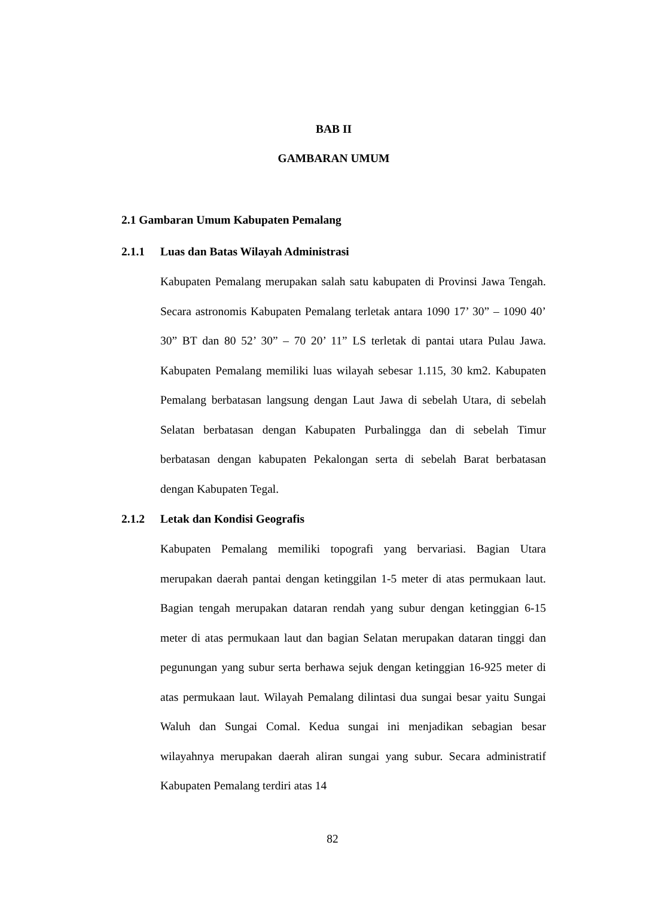BAB II
GAMBARAN UMUM
2.1 Gambaran Umum Kabupaten Pemalang
2.1.1 Luas dan Batas Wilayah Administrasi
Kabupaten Pemalang merupakan salah satu kabupaten di Provinsi Jawa Tengah. Secara astronomis Kabupaten Pemalang terletak antara 1090 17’ 30” – 1090 40’ 30” BT dan 80 52’ 30” – 70 20’ 11” LS terletak di pantai utara Pulau Jawa. Kabupaten Pemalang memiliki luas wilayah sebesar 1.115, 30 km2. Kabupaten Pemalang berbatasan langsung dengan Laut Jawa di sebelah Utara, di sebelah Selatan berbatasan dengan Kabupaten Purbalingga dan di sebelah Timur berbatasan dengan kabupaten Pekalongan serta di sebelah Barat berbatasan dengan Kabupaten Tegal.
2.1.2 Letak dan Kondisi Geografis
Kabupaten Pemalang memiliki topografi yang bervariasi. Bagian Utara merupakan daerah pantai dengan ketinggilan 1-5 meter di atas permukaan laut. Bagian tengah merupakan dataran rendah yang subur dengan ketinggian 6-15 meter di atas permukaan laut dan bagian Selatan merupakan dataran tinggi dan pegunungan yang subur serta berhawa sejuk dengan ketinggian 16-925 meter di atas permukaan laut. Wilayah Pemalang dilintasi dua sungai besar yaitu Sungai Waluh dan Sungai Comal. Kedua sungai ini menjadikan sebagian besar wilayahnya merupakan daerah aliran sungai yang subur. Secara administratif Kabupaten Pemalang terdiri atas 14
82